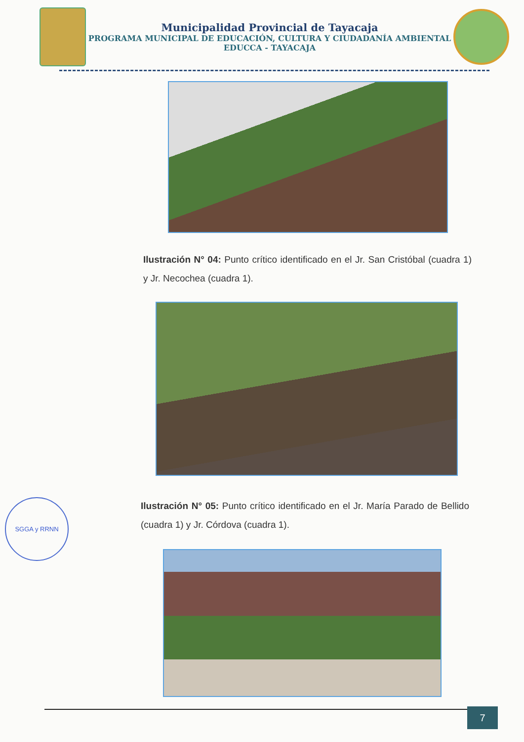Municipalidad Provincial de Tayacaja
PROGRAMA MUNICIPAL DE EDUCACIÓN, CULTURA Y CIUDADANÍA AMBIENTAL
EDUCCA - TAYACAJA
Ilustración N° 04: Punto crítico identificado en el Jr. San Cristóbal (cuadra 1) y Jr. Necochea (cuadra 1).
Ilustración N° 05: Punto crítico identificado en el Jr. María Parado de Bellido (cuadra 1) y Jr. Córdova (cuadra 1).
SGGA y RRNN
7